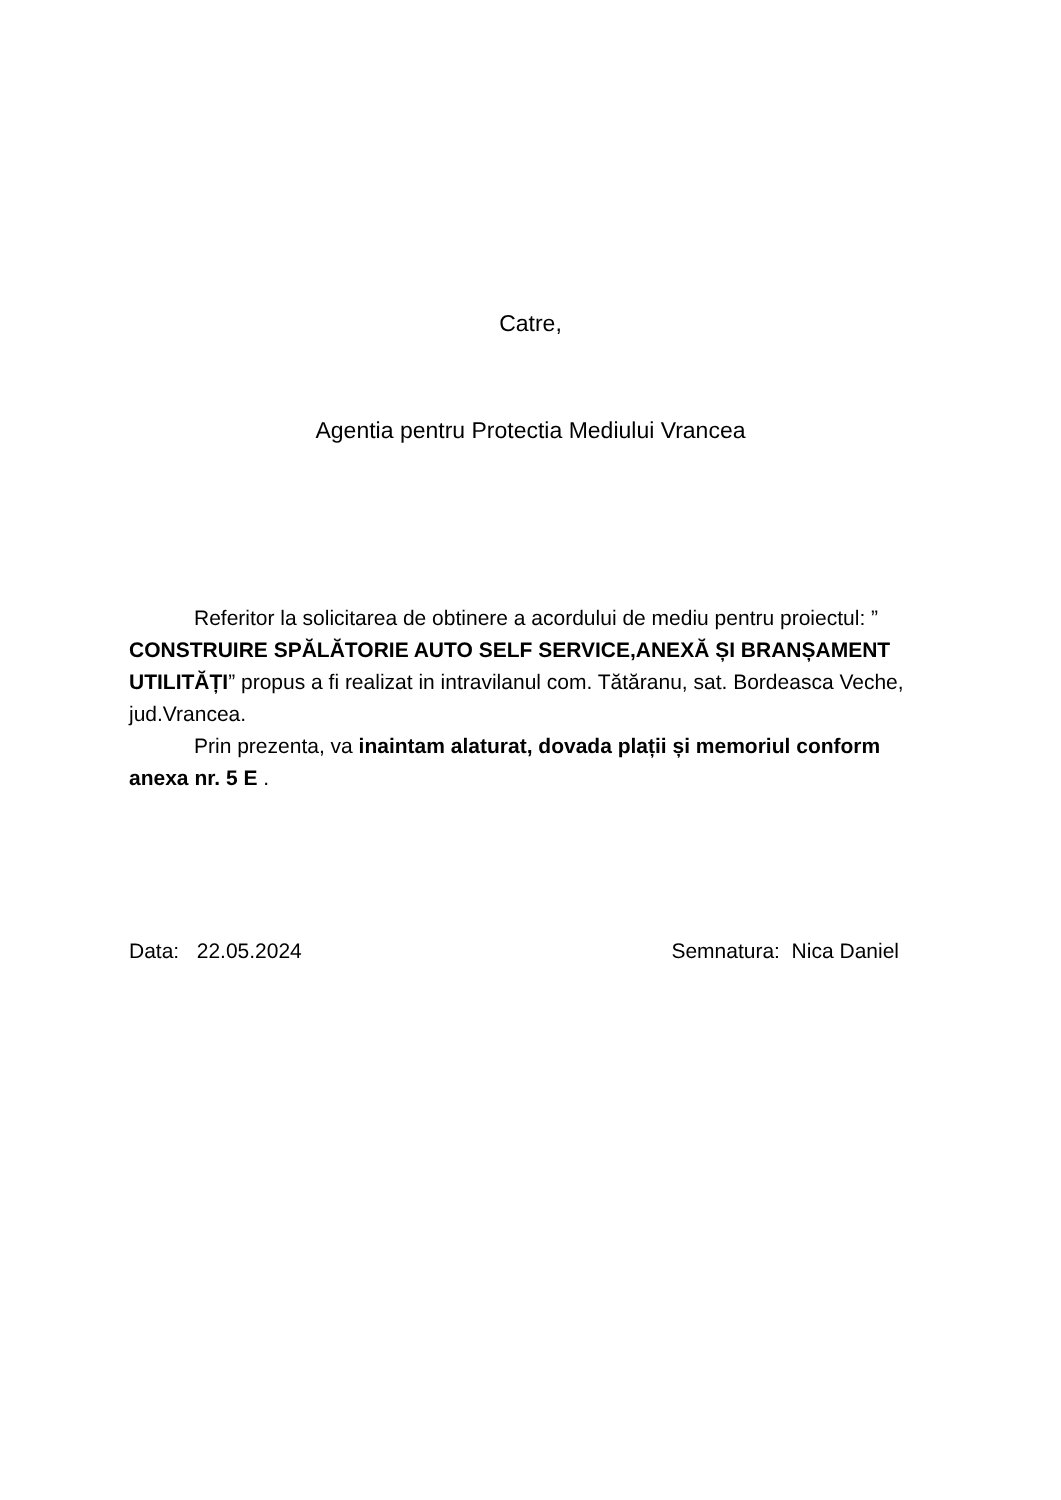Catre,
Agentia pentru Protectia Mediului Vrancea
Referitor la solicitarea de obtinere a acordului de mediu pentru proiectul: ” CONSTRUIRE SPĂLĂTORIE AUTO SELF SERVICE,ANEXĂ ȘI BRANȘAMENT UTILITĂȚI” propus a fi realizat in intravilanul com. Tătăranu, sat. Bordeasca Veche, jud.Vrancea.
Prin prezenta, va inaintam alaturat, dovada plații și memoriul conform anexa nr. 5 E .
Data: 22.05.2024 Semnatura: Nica Daniel